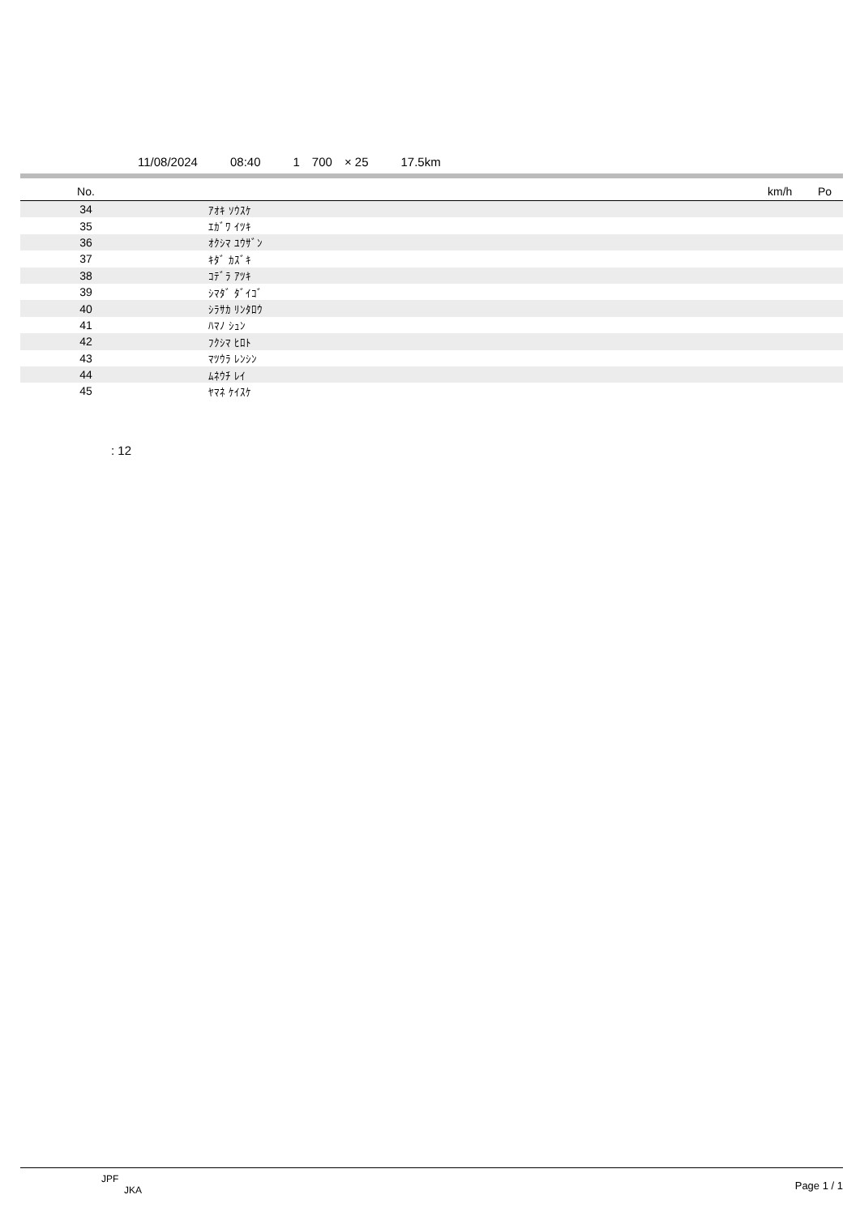11/08/2024 08:40 1　700　× 25 17.5km
| No. | | km/h | Po |
| --- | --- | --- | --- |
| 34 | ｱｵｷ ｿｳｽｹ | | |
| 35 | ｴｶﾞﾜ ｲﾂｷ | | |
| 36 | ｵｸｼﾏ ﾕｳｻﾞﾝ | | |
| 37 | ｷﾀﾞ ｶｽﾞｷ | | |
| 38 | ｺﾃﾞﾗ ｱﾂｷ | | |
| 39 | ｼﾏﾀﾞ ﾀﾞｲｺﾞ | | |
| 40 | ｼﾗｻｶ ﾘﾝﾀﾛｳ | | |
| 41 | ﾊﾏﾉ ｼｭﾝ | | |
| 42 | ﾌｸｼﾏ ﾋﾛﾄ | | |
| 43 | ﾏﾂｳﾗ ﾚﾝｼﾝ | | |
| 44 | ﾑﾈｳﾁ ﾚｲ | | |
| 45 | ﾔﾏﾈ ｹｲｽｹ | | |
: 12
JPF
JKA
Page 1 / 1